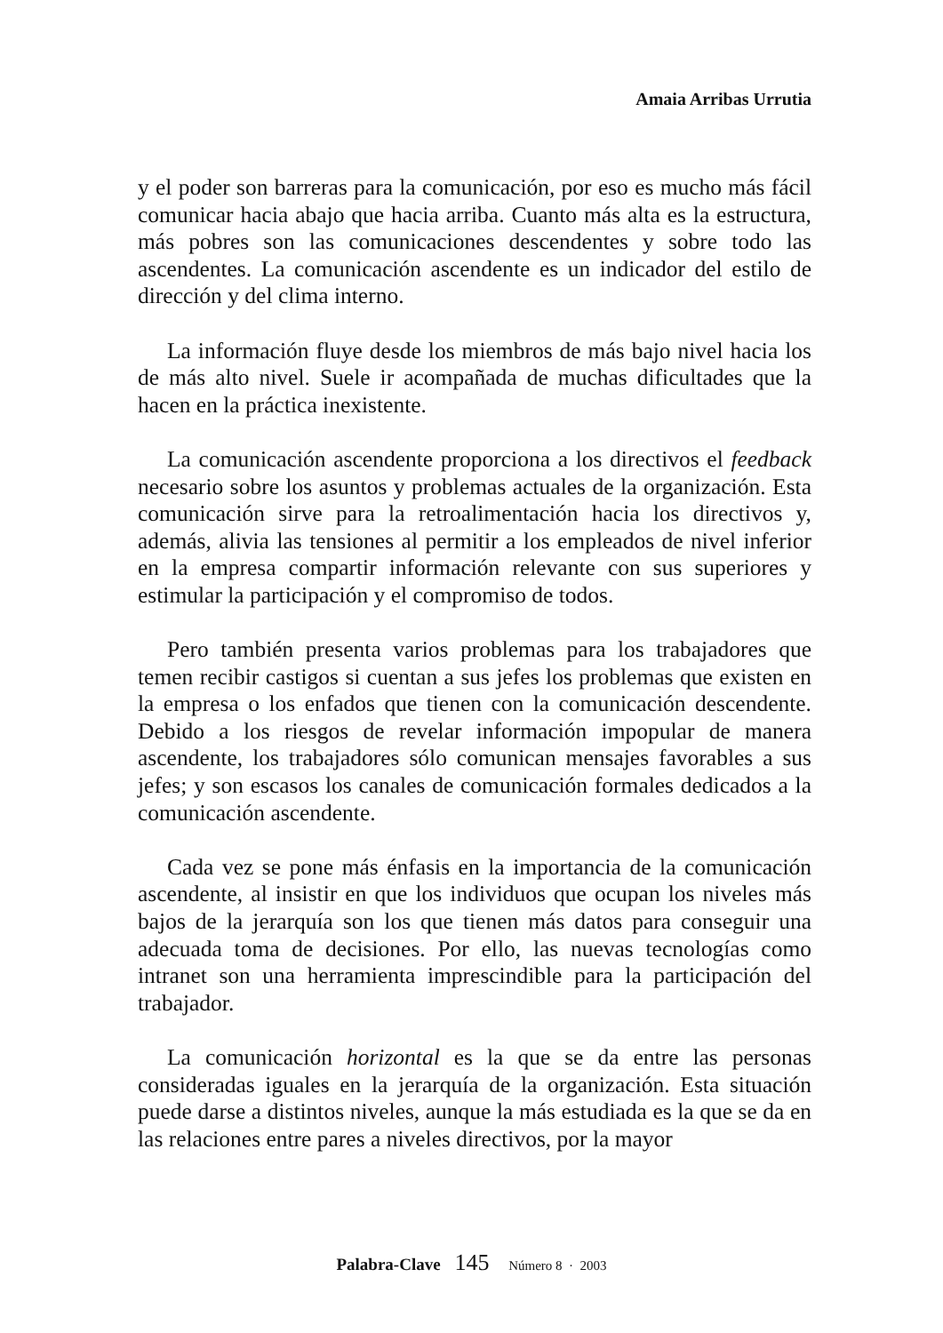Amaia Arribas Urrutia
y el poder son barreras para la comunicación, por eso es mucho más fácil comunicar hacia abajo que hacia arriba. Cuanto más alta es la estructura, más pobres son las comunicaciones descendentes y sobre todo las ascendentes. La comunicación ascendente es un indicador del estilo de dirección y del clima interno.
La información fluye desde los miembros de más bajo nivel hacia los de más alto nivel. Suele ir acompañada de muchas dificultades que la hacen en la práctica inexistente.
La comunicación ascendente proporciona a los directivos el feedback necesario sobre los asuntos y problemas actuales de la organización. Esta comunicación sirve para la retroalimentación hacia los directivos y, además, alivia las tensiones al permitir a los empleados de nivel inferior en la empresa compartir información relevante con sus superiores y estimular la participación y el compromiso de todos.
Pero también presenta varios problemas para los trabajadores que temen recibir castigos si cuentan a sus jefes los problemas que existen en la empresa o los enfados que tienen con la comunicación descendente. Debido a los riesgos de revelar información impopular de manera ascendente, los trabajadores sólo comunican mensajes favorables a sus jefes; y son escasos los canales de comunicación formales dedicados a la comunicación ascendente.
Cada vez se pone más énfasis en la importancia de la comunicación ascendente, al insistir en que los individuos que ocupan los niveles más bajos de la jerarquía son los que tienen más datos para conseguir una adecuada toma de decisiones. Por ello, las nuevas tecnologías como intranet son una herramienta imprescindible para la participación del trabajador.
La comunicación horizontal es la que se da entre las personas consideradas iguales en la jerarquía de la organización. Esta situación puede darse a distintos niveles, aunque la más estudiada es la que se da en las relaciones entre pares a niveles directivos, por la mayor
Palabra-Clave 145 Número 8 · 2003